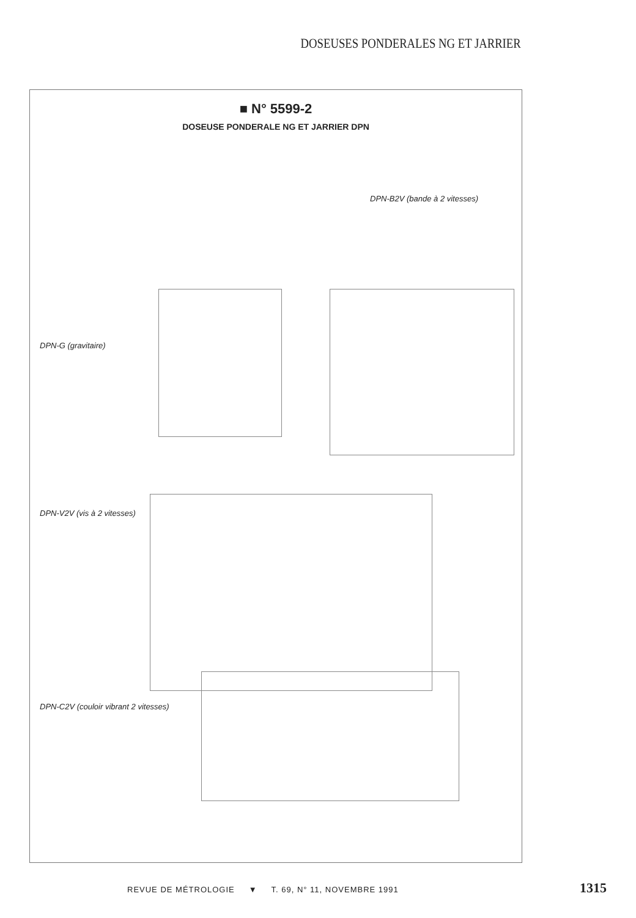DOSEUSES PONDERALES NG ET JARRIER
■ N° 5599-2
DOSEUSE PONDERALE NG ET JARRIER DPN
DPN-B2V (bande à 2 vitesses)
DPN-G (gravitaire)
DPN-V2V (vis à 2 vitesses)
DPN-C2V (couloir vibrant 2 vitesses)
REVUE DE MÉTROLOGIE ▼ T. 69, N° 11, NOVEMBRE 1991
1315